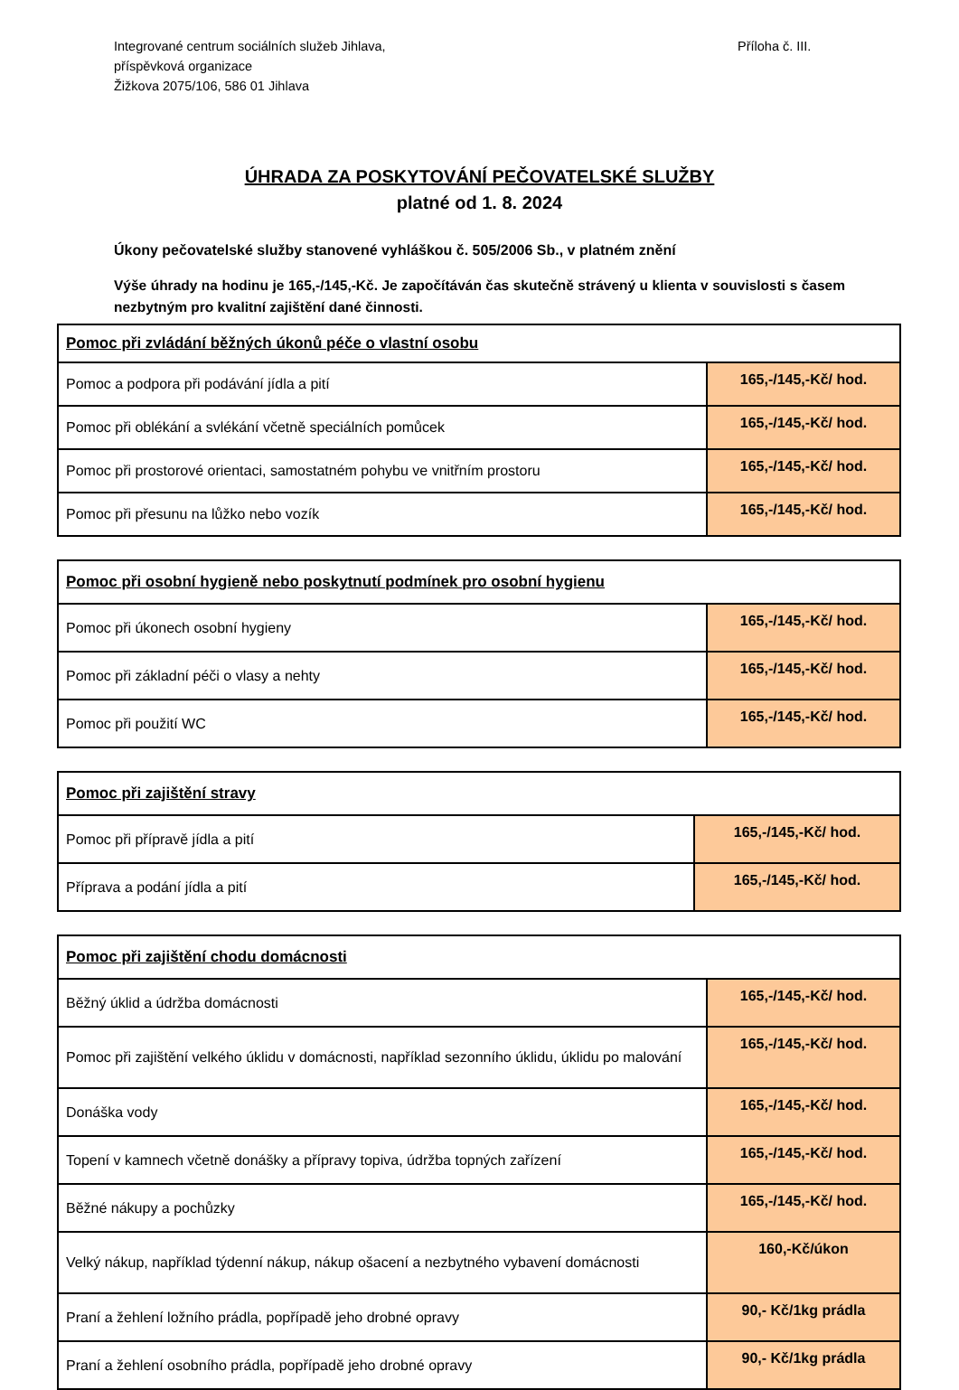Integrované centrum sociálních služeb Jihlava,
příspěvková organizace
Žižkova 2075/106, 586 01 Jihlava
Příloha č. III.
ÚHRADA ZA POSKYTOVÁNÍ PEČOVATELSKÉ SLUŽBY
platné od 1. 8. 2024
Úkony pečovatelské služby stanovené vyhláškou č. 505/2006 Sb., v platném znění
Výše úhrady na hodinu je 165,-/145,-Kč. Je započítáván čas skutečně strávený u klienta v souvislosti s časem nezbytným pro kvalitní zajištění dané činnosti.
| Pomoc při zvládání běžných úkonů péče o vlastní osobu | |
| --- | --- |
| Pomoc a podpora při podávání jídla a pití | 165,-/145,-Kč/ hod. |
| Pomoc při oblékání a svlékání včetně speciálních pomůcek | 165,-/145,-Kč/ hod. |
| Pomoc při prostorové orientaci, samostatném pohybu ve vnitřním prostoru | 165,-/145,-Kč/ hod. |
| Pomoc při přesunu na lůžko nebo vozík | 165,-/145,-Kč/ hod. |
| Pomoc při osobní hygieně nebo poskytnutí podmínek pro osobní hygienu | |
| --- | --- |
| Pomoc při úkonech osobní hygieny | 165,-/145,-Kč/ hod. |
| Pomoc při základní péči o vlasy a nehty | 165,-/145,-Kč/ hod. |
| Pomoc při použití WC | 165,-/145,-Kč/ hod. |
| Pomoc při zajištění stravy | |
| --- | --- |
| Pomoc při přípravě jídla a pití | 165,-/145,-Kč/ hod. |
| Příprava a podání jídla a pití | 165,-/145,-Kč/ hod. |
| Pomoc při zajištění chodu domácnosti | |
| --- | --- |
| Běžný úklid a údržba domácnosti | 165,-/145,-Kč/ hod. |
| Pomoc při zajištění velkého úklidu v domácnosti, například sezonního úklidu, úklidu po malování | 165,-/145,-Kč/ hod. |
| Donáška vody | 165,-/145,-Kč/ hod. |
| Topení v kamnech včetně donášky a přípravy topiva, údržba topných zařízení | 165,-/145,-Kč/ hod. |
| Běžné nákupy a pochůzky | 165,-/145,-Kč/ hod. |
| Velký nákup, například týdenní nákup, nákup ošacení a nezbytného vybavení domácnosti | 160,-Kč/úkon |
| Praní a žehlení ložního prádla, popřípadě jeho drobné opravy | 90,- Kč/1kg prádla |
| Praní a žehlení osobního prádla, popřípadě jeho drobné opravy | 90,- Kč/1kg prádla |